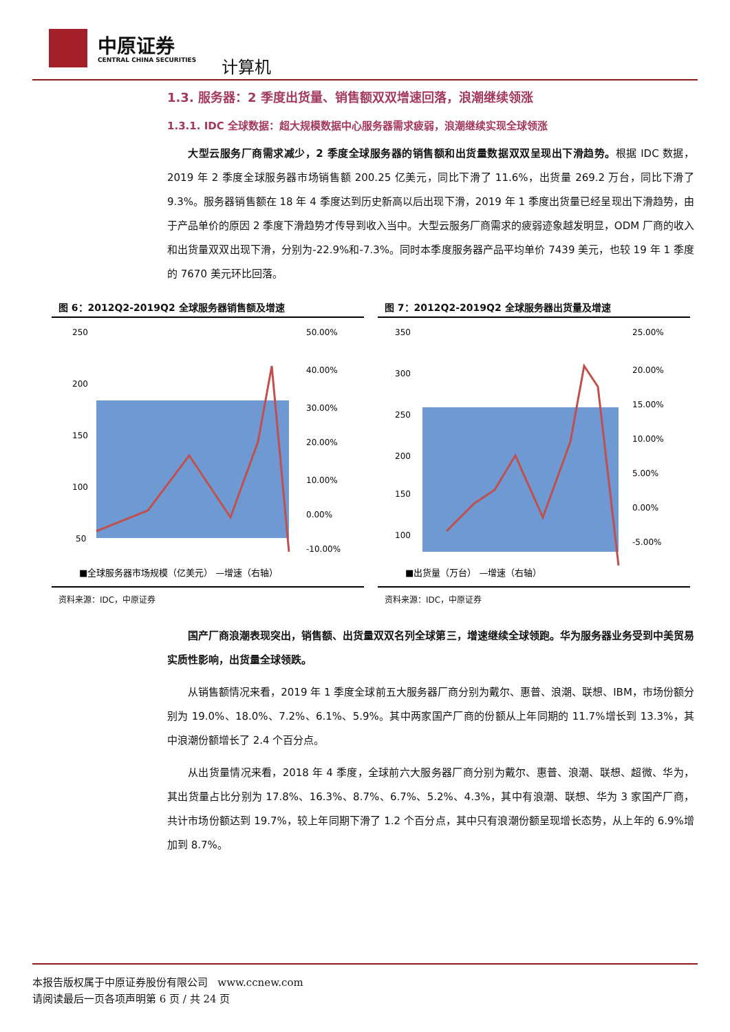中原证券
CENTRAL CHINA SECURITIES 计算机
1.3. 服务器：2 季度出货量、销售额双双增速回落，浪潮继续领涨
1.3.1. IDC 全球数据：超大规模数据中心服务器需求疲弱，浪潮继续实现全球领涨
大型云服务厂商需求减少，2 季度全球服务器的销售额和出货量数据双双呈现出下滑趋势。根据 IDC 数据，2019 年 2 季度全球服务器市场销售额 200.25 亿美元，同比下滑了 11.6%，出货量 269.2 万台，同比下滑了 9.3%。服务器销售额在 18 年 4 季度达到历史新高以后出现下滑，2019 年 1 季度出货量已经呈现出下滑趋势，由于产品单价的原因 2 季度下滑趋势才传导到收入当中。大型云服务厂商需求的疲弱迹象越发明显，ODM 厂商的收入和出货量双双出现下滑，分别为-22.9%和-7.3%。同时本季度服务器产品平均单价 7439 美元，也较 19 年 1 季度的 7670 美元环比回落。
图 6：2012Q2-2019Q2 全球服务器销售额及增速
250
200
150
100
50
50.00%
40.00%
30.00%
20.00%
10.00%
0.00%
-10.00%
■全球服务器市场规模（亿美元） —增速（右轴）
资料来源：IDC，中原证券
图 7：2012Q2-2019Q2 全球服务器出货量及增速
350
300
250
200
150
100
25.00%
20.00%
15.00%
10.00%
5.00%
0.00%
-5.00%
■出货量（万台） —增速（右轴）
资料来源：IDC，中原证券
国产厂商浪潮表现突出，销售额、出货量双双名列全球第三，增速继续全球领跑。华为服务器业务受到中美贸易实质性影响，出货量全球领跌。
从销售额情况来看，2019 年 1 季度全球前五大服务器厂商分别为戴尔、惠普、浪潮、联想、IBM，市场份额分别为 19.0%、18.0%、7.2%、6.1%、5.9%。其中两家国产厂商的份额从上年同期的 11.7%增长到 13.3%，其中浪潮份额增长了 2.4 个百分点。
从出货量情况来看，2018 年 4 季度，全球前六大服务器厂商分别为戴尔、惠普、浪潮、联想、超微、华为，其出货量占比分别为 17.8%、16.3%、8.7%、6.7%、5.2%、4.3%，其中有浪潮、联想、华为 3 家国产厂商，共计市场份额达到 19.7%，较上年同期下滑了 1.2 个百分点，其中只有浪潮份额呈现增长态势，从上年的 6.9%增加到 8.7%。
本报告版权属于中原证券股份有限公司 www.ccnew.com
请阅读最后一页各项声明第 6 页 / 共 24 页